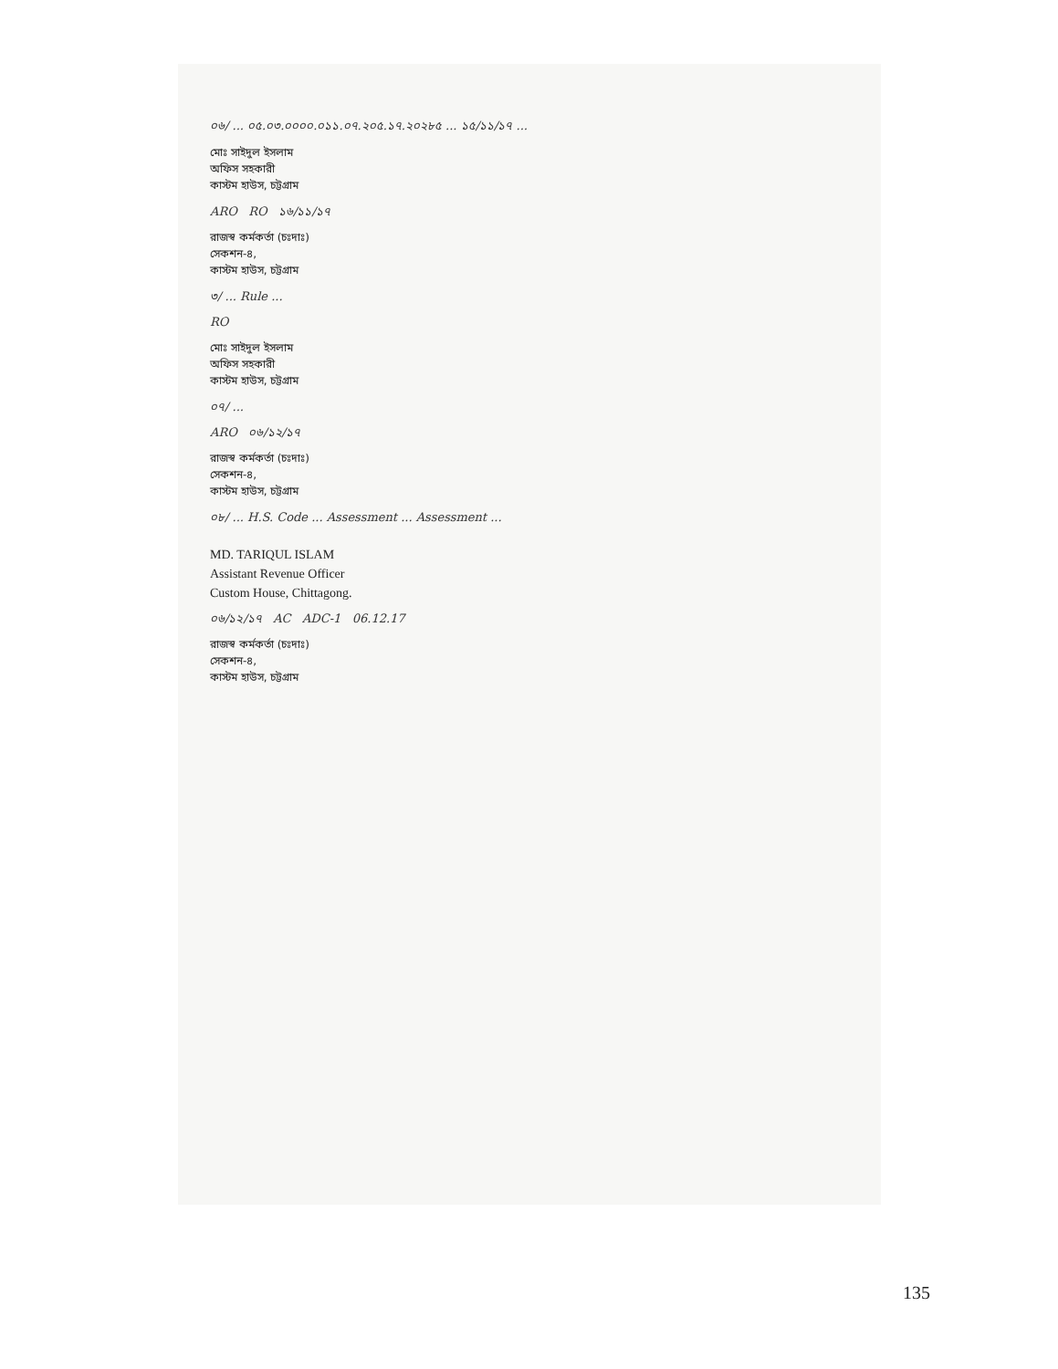০৬/ ... ০৫.০৩.০০০০.০১১.০৭.২০৫.১৭.২০২৮৫ ... ১৫/১১/১৭ ...
মোঃ সাইদুল ইসলাম
অফিস সহকারী
কাস্টম হাউস, চট্টগ্রাম
ARO RO ১৬/১১/১৭
রাজস্ব কর্মকর্তা (চঃদাঃ)
সেকশন-৪,
কাস্টম হাউস, চট্টগ্রাম
৩/ ... Rule ...
RO
মোঃ সাইদুল ইসলাম
অফিস সহকারী
কাস্টম হাউস, চট্টগ্রাম
০৭/ ...
ARO ০৬/১২/১৭
রাজস্ব কর্মকর্তা (চঃদাঃ)
সেকশন-৪,
কাস্টম হাউস, চট্টগ্রাম
০৮/ ... H.S. Code ... Assessment ... Assessment ...
MD. TARIQUL ISLAM
Assistant Revenue Officer
Custom House, Chittagong.
০৬/১২/১৭ AC ADC-1 06.12.17
রাজস্ব কর্মকর্তা (চঃদাঃ)
সেকশন-৪,
কাস্টম হাউস, চট্টগ্রাম
135